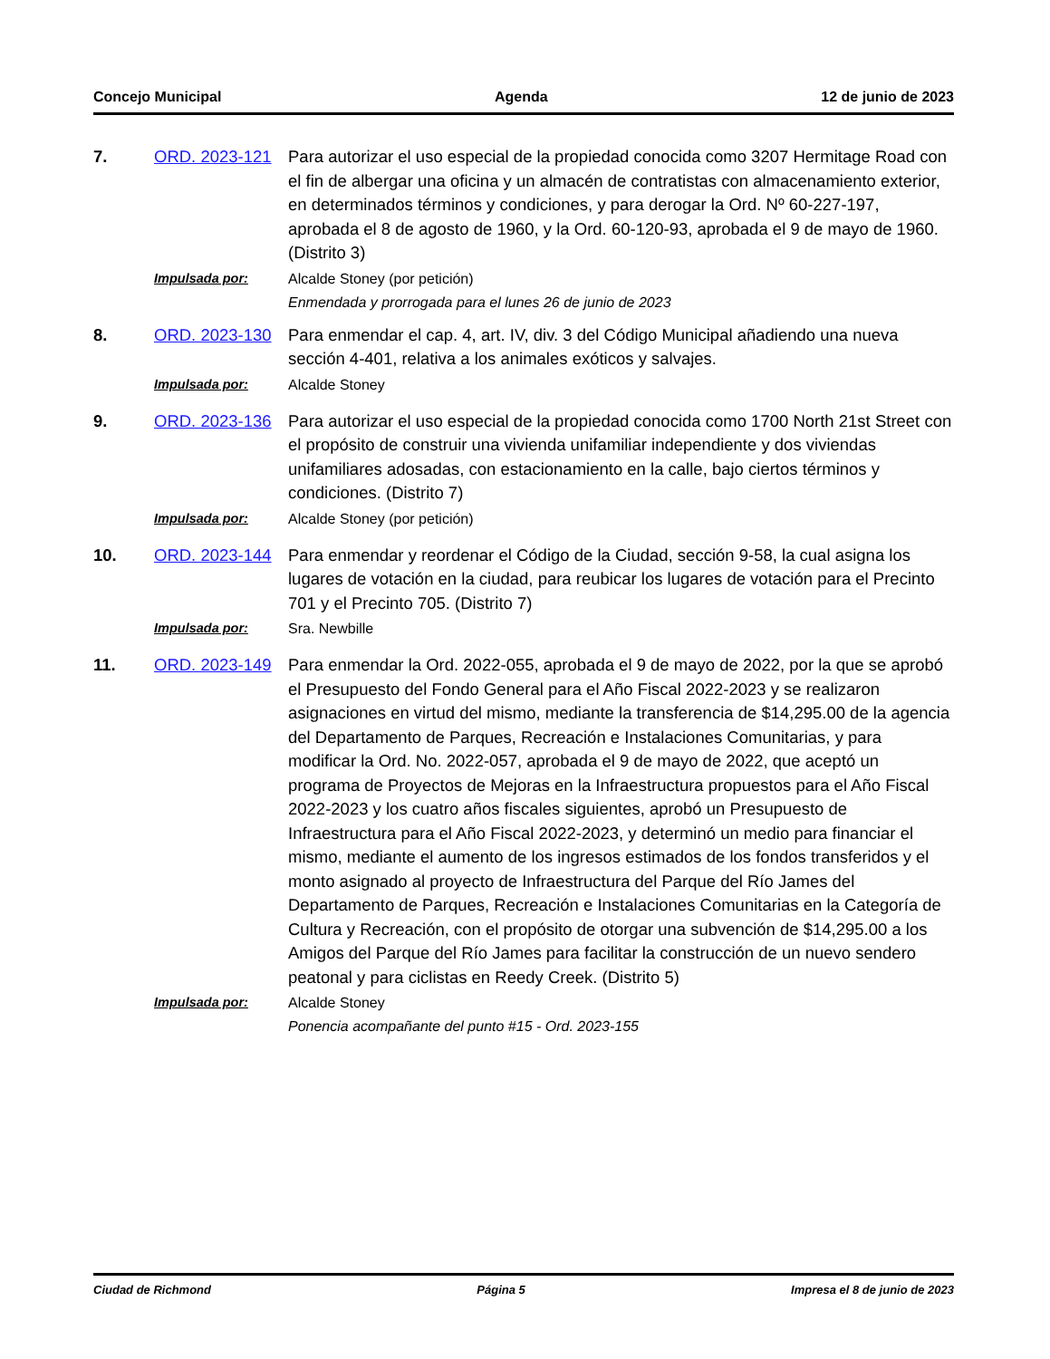Concejo Municipal Agenda 12 de junio de 2023
7. ORD. 2023-121 Para autorizar el uso especial de la propiedad conocida como 3207 Hermitage Road con el fin de albergar una oficina y un almacén de contratistas con almacenamiento exterior, en determinados términos y condiciones, y para derogar la Ord. Nº 60-227-197, aprobada el 8 de agosto de 1960, y la Ord. 60-120-93, aprobada el 9 de mayo de 1960. (Distrito 3)
Impulsada por: Alcalde Stoney (por petición)
Enmendada y prorrogada para el lunes 26 de junio de 2023
8. ORD. 2023-130 Para enmendar el cap. 4, art. IV, div. 3 del Código Municipal añadiendo una nueva sección 4-401, relativa a los animales exóticos y salvajes.
Impulsada por: Alcalde Stoney
9. ORD. 2023-136 Para autorizar el uso especial de la propiedad conocida como 1700 North 21st Street con el propósito de construir una vivienda unifamiliar independiente y dos viviendas unifamiliares adosadas, con estacionamiento en la calle, bajo ciertos términos y condiciones. (Distrito 7)
Impulsada por: Alcalde Stoney (por petición)
10. ORD. 2023-144 Para enmendar y reordenar el Código de la Ciudad, sección 9-58, la cual asigna los lugares de votación en la ciudad, para reubicar los lugares de votación para el Precinto 701 y el Precinto 705. (Distrito 7)
Impulsada por: Sra. Newbille
11. ORD. 2023-149 Para enmendar la Ord. 2022-055, aprobada el 9 de mayo de 2022, por la que se aprobó el Presupuesto del Fondo General para el Año Fiscal 2022-2023 y se realizaron asignaciones en virtud del mismo, mediante la transferencia de $14,295.00 de la agencia del Departamento de Parques, Recreación e Instalaciones Comunitarias, y para modificar la Ord. No. 2022-057, aprobada el 9 de mayo de 2022, que aceptó un programa de Proyectos de Mejoras en la Infraestructura propuestos para el Año Fiscal 2022-2023 y los cuatro años fiscales siguientes, aprobó un Presupuesto de Infraestructura para el Año Fiscal 2022-2023, y determinó un medio para financiar el mismo, mediante el aumento de los ingresos estimados de los fondos transferidos y el monto asignado al proyecto de Infraestructura del Parque del Río James del Departamento de Parques, Recreación e Instalaciones Comunitarias en la Categoría de Cultura y Recreación, con el propósito de otorgar una subvención de $14,295.00 a los Amigos del Parque del Río James para facilitar la construcción de un nuevo sendero peatonal y para ciclistas en Reedy Creek. (Distrito 5)
Impulsada por: Alcalde Stoney
Ponencia acompañante del punto #15 - Ord. 2023-155
Ciudad de Richmond Página 5 Impresa el 8 de junio de 2023